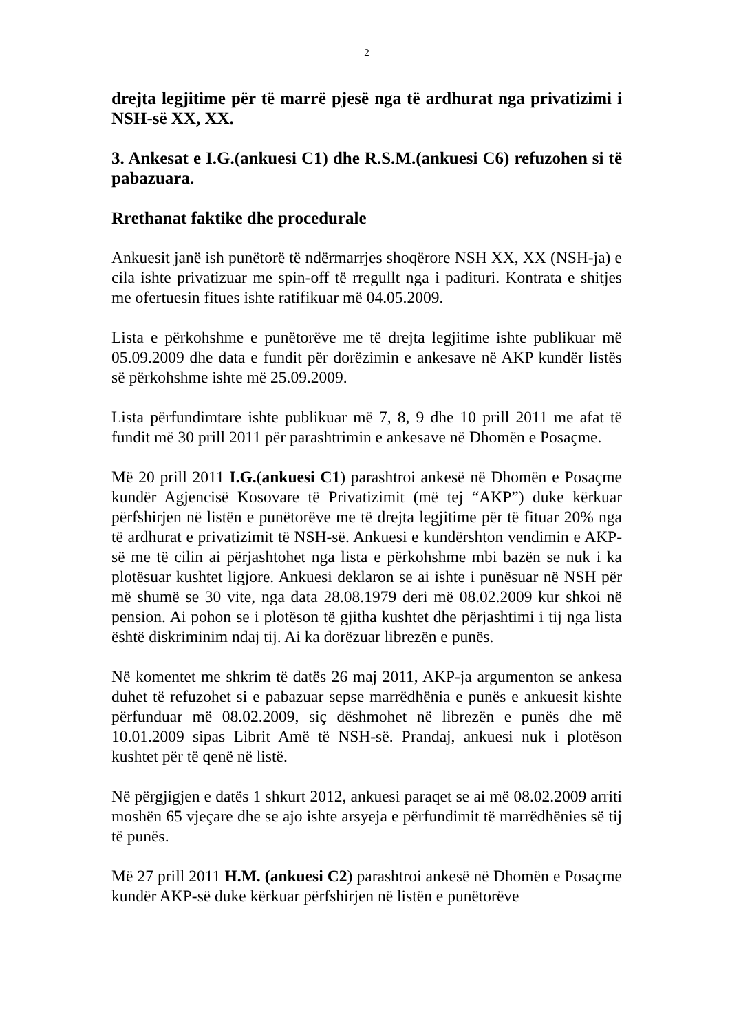2
drejta legjitime për të marrë pjesë nga të ardhurat nga privatizimi i NSH-së XX, XX.
3. Ankesat e I.G.(ankuesi C1) dhe R.S.M.(ankuesi C6) refuzohen si të pabazuara.
Rrethanat faktike dhe procedurale
Ankuesit janë ish punëtorë të ndërmarrjes shoqërore NSH XX, XX (NSH-ja) e cila ishte privatizuar me spin-off të rregullt nga i padituri. Kontrata e shitjes me ofertuesin fitues ishte ratifikuar më 04.05.2009.
Lista e përkohshme e punëtorëve me të drejta legjitime ishte publikuar më 05.09.2009 dhe data e fundit për dorëzimin e ankesave në AKP kundër listës së përkohshme ishte më 25.09.2009.
Lista përfundimtare ishte publikuar më 7, 8, 9 dhe 10 prill 2011 me afat të fundit më 30 prill 2011 për parashtrimin e ankesave në Dhomën e Posaçme.
Më 20 prill 2011 I.G.(ankuesi C1) parashtroi ankesë në Dhomën e Posaçme kundër Agjencisë Kosovare të Privatizimit (më tej “AKP”) duke kërkuar përfshirjen në listën e punëtorëve me të drejta legjitime për të fituar 20% nga të ardhurat e privatizimit të NSH-së. Ankuesi e kundërshton vendimin e AKP-së me të cilin ai përjashtohet nga lista e përkohshme mbi bazën se nuk i ka plotësuar kushtet ligjore. Ankuesi deklaron se ai ishte i punësuar në NSH për më shumë se 30 vite, nga data 28.08.1979 deri më 08.02.2009 kur shkoi në pension. Ai pohon se i plotëson të gjitha kushtet dhe përjashtimi i tij nga lista është diskriminim ndaj tij. Ai ka dorëzuar librezën e punës.
Në komentet me shkrim të datës 26 maj 2011, AKP-ja argumenton se ankesa duhet të refuzohet si e pabazuar sepse marrëdhënia e punës e ankuesit kishte përfunduar më 08.02.2009, siç dëshmohet në librezën e punës dhe më 10.01.2009 sipas Librit Amë të NSH-së. Prandaj, ankuesi nuk i plotëson kushtet për të qenë në listë.
Në përgjigjen e datës 1 shkurt 2012, ankuesi paraqet se ai më 08.02.2009 arriti moshën 65 vjeçare dhe se ajo ishte arsyeja e përfundimit të marrëdhënies së tij të punës.
Më 27 prill 2011 H.M. (ankuesi C2) parashtroi ankesë në Dhomën e Posaçme kundër AKP-së duke kërkuar përfshirjen në listën e punëtorëve